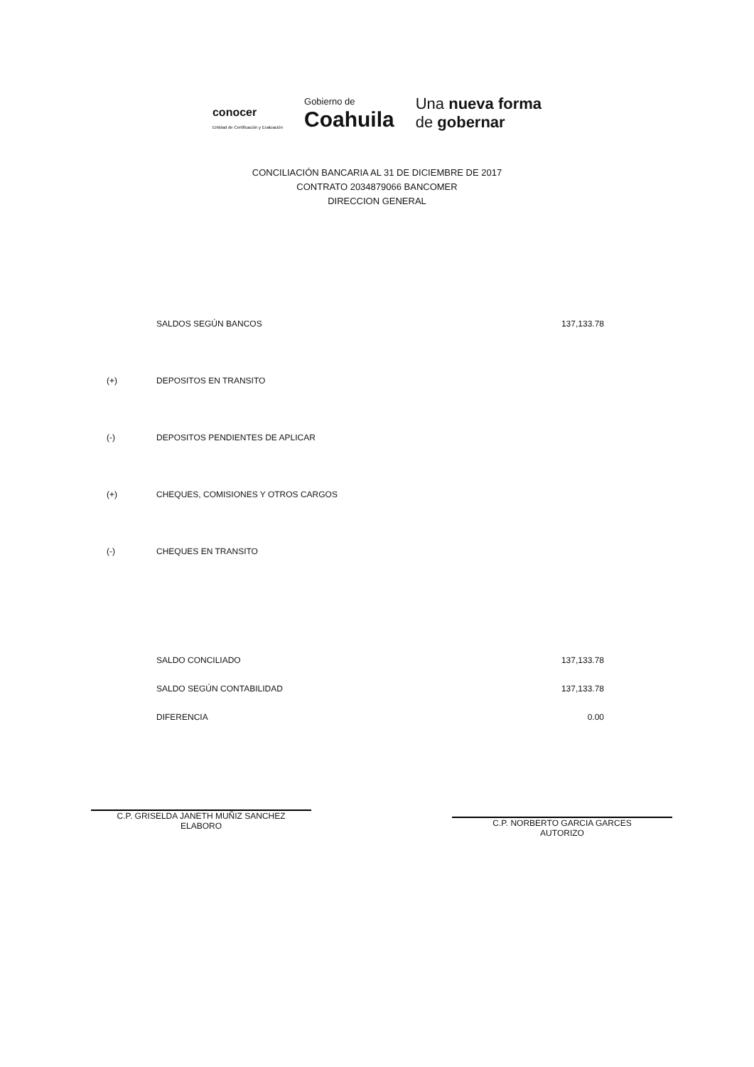conocer
Entidad de Certificación y Evaluación
Gobierno de
Coahuila
Una nueva forma
de gobernar
CONCILIACIÓN BANCARIA AL 31 DE DICIEMBRE DE 2017
CONTRATO 2034879066 BANCOMER
DIRECCION GENERAL
| | SALDOS SEGÚN BANCOS | 137,133.78 |
| (+) | DEPOSITOS EN TRANSITO | |
| (-) | DEPOSITOS PENDIENTES DE APLICAR | |
| (+) | CHEQUES, COMISIONES Y OTROS CARGOS | |
| (-) | CHEQUES EN TRANSITO | |
| | SALDO CONCILIADO | 137,133.78 |
| | SALDO SEGÚN CONTABILIDAD | 137,133.78 |
| | DIFERENCIA | 0.00 |
C.P. GRISELDA JANETH MUÑIZ SANCHEZ
ELABORO
C.P. NORBERTO GARCIA GARCES
AUTORIZO